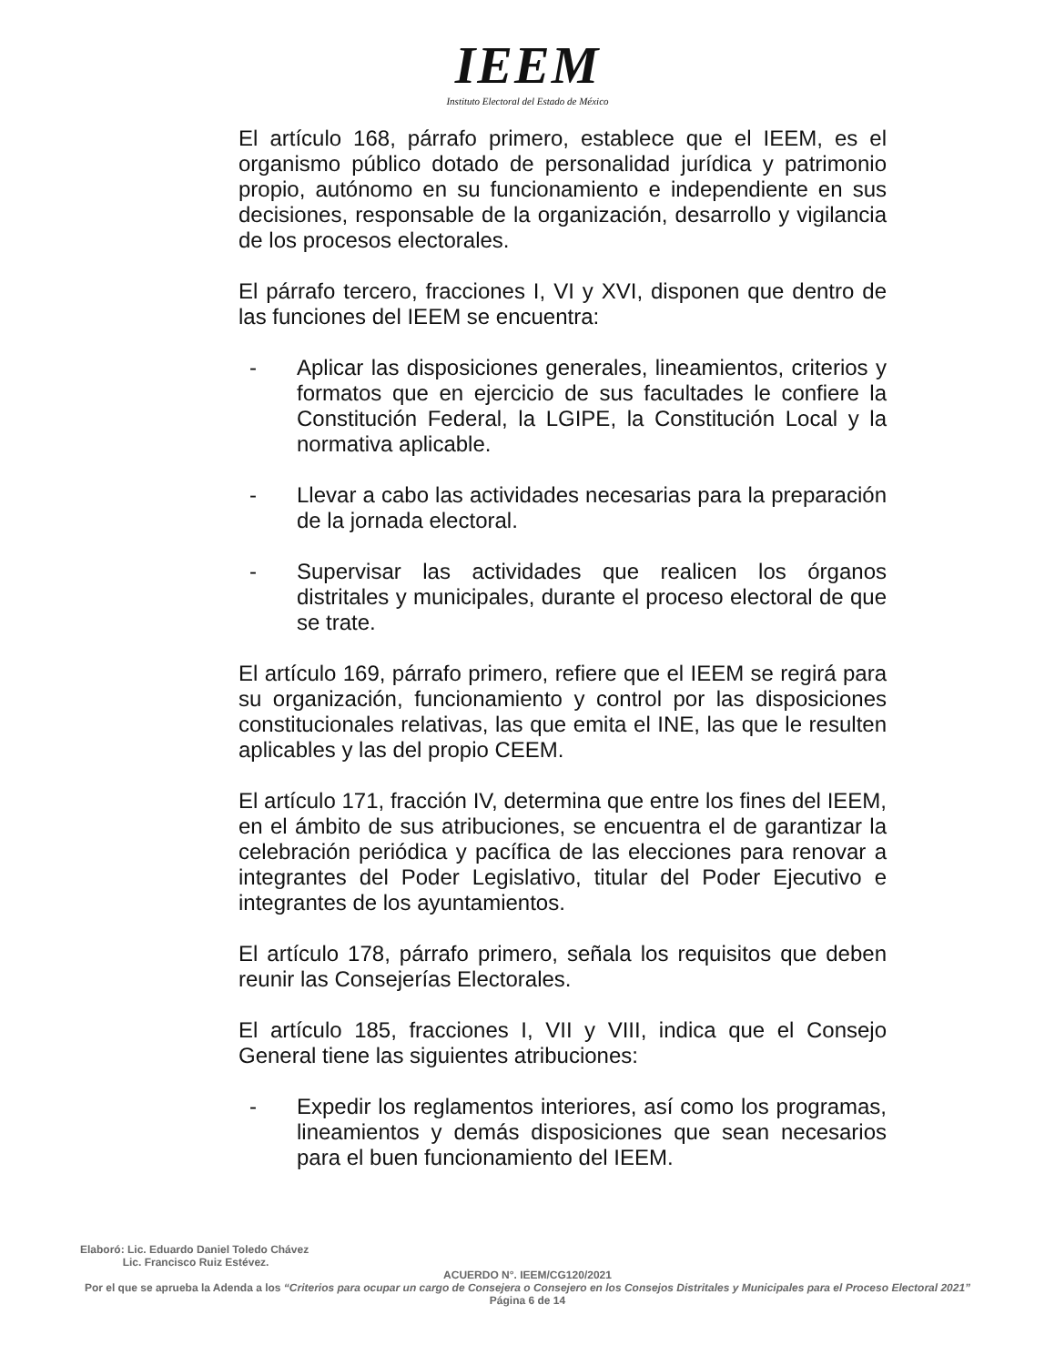IEEM
Instituto Electoral del Estado de México
El artículo 168, párrafo primero, establece que el IEEM, es el organismo público dotado de personalidad jurídica y patrimonio propio, autónomo en su funcionamiento e independiente en sus decisiones, responsable de la organización, desarrollo y vigilancia de los procesos electorales.
El párrafo tercero, fracciones I, VI y XVI, disponen que dentro de las funciones del IEEM se encuentra:
- Aplicar las disposiciones generales, lineamientos, criterios y formatos que en ejercicio de sus facultades le confiere la Constitución Federal, la LGIPE, la Constitución Local y la normativa aplicable.
- Llevar a cabo las actividades necesarias para la preparación de la jornada electoral.
- Supervisar las actividades que realicen los órganos distritales y municipales, durante el proceso electoral de que se trate.
El artículo 169, párrafo primero, refiere que el IEEM se regirá para su organización, funcionamiento y control por las disposiciones constitucionales relativas, las que emita el INE, las que le resulten aplicables y las del propio CEEM.
El artículo 171, fracción IV, determina que entre los fines del IEEM, en el ámbito de sus atribuciones, se encuentra el de garantizar la celebración periódica y pacífica de las elecciones para renovar a integrantes del Poder Legislativo, titular del Poder Ejecutivo e integrantes de los ayuntamientos.
El artículo 178, párrafo primero, señala los requisitos que deben reunir las Consejerías Electorales.
El artículo 185, fracciones I, VII y VIII, indica que el Consejo General tiene las siguientes atribuciones:
- Expedir los reglamentos interiores, así como los programas, lineamientos y demás disposiciones que sean necesarios para el buen funcionamiento del IEEM.
Elaboró: Lic. Eduardo Daniel Toledo Chávez
Lic. Francisco Ruiz Estévez.
ACUERDO N°. IEEM/CG120/2021
Por el que se aprueba la Adenda a los “Criterios para ocupar un cargo de Consejera o Consejero en los Consejos Distritales y Municipales para el Proceso Electoral 2021”
Página 6 de 14